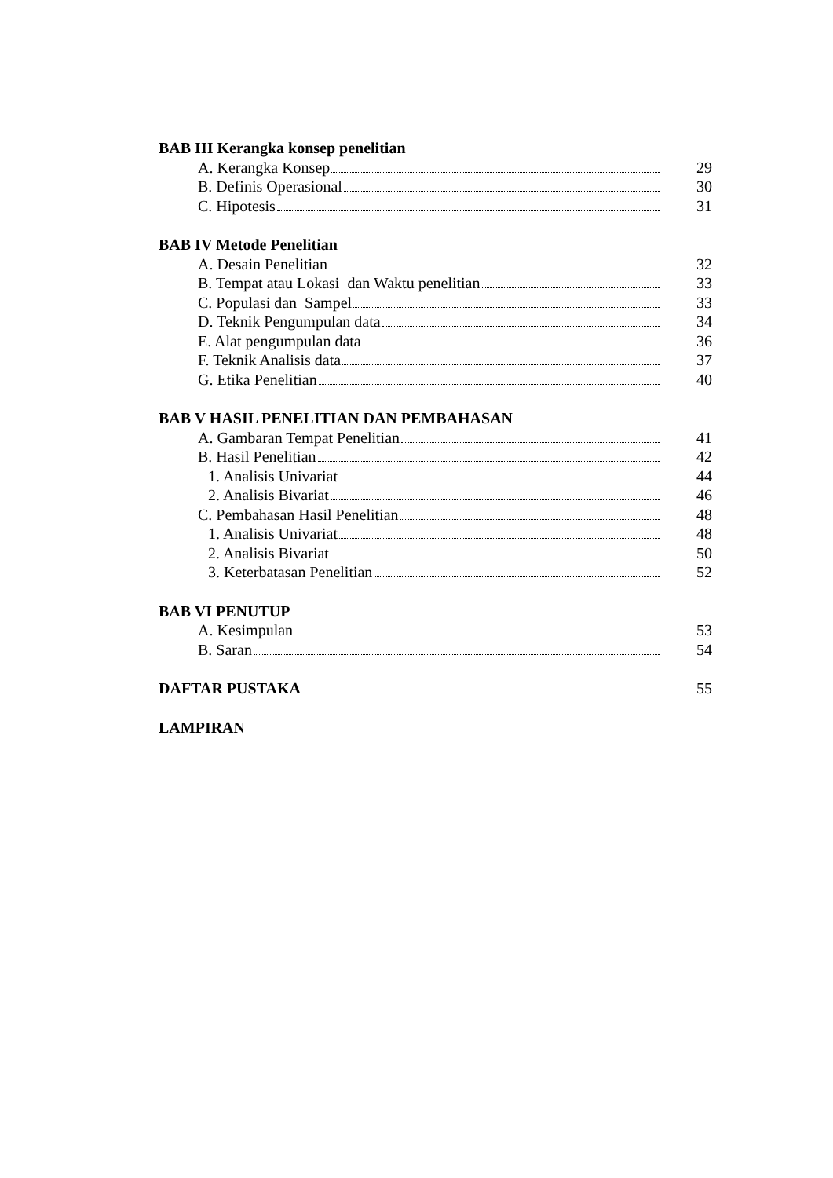BAB III Kerangka konsep penelitian
A. Kerangka Konsep 29
B. Definis Operasional 30
C. Hipotesis 31
BAB IV Metode Penelitian
A. Desain Penelitian 32
B. Tempat atau Lokasi dan Waktu penelitian 33
C. Populasi dan Sampel 33
D. Teknik Pengumpulan data 34
E. Alat pengumpulan data 36
F. Teknik Analisis data 37
G. Etika Penelitian 40
BAB V HASIL PENELITIAN DAN PEMBAHASAN
A. Gambaran Tempat Penelitian 41
B. Hasil Penelitian 42
1. Analisis Univariat 44
2. Analisis Bivariat 46
C. Pembahasan Hasil Penelitian 48
1. Analisis Univariat 48
2. Analisis Bivariat 50
3. Keterbatasan Penelitian 52
BAB VI PENUTUP
A. Kesimpulan 53
B. Saran 54
DAFTAR PUSTAKA 55
LAMPIRAN